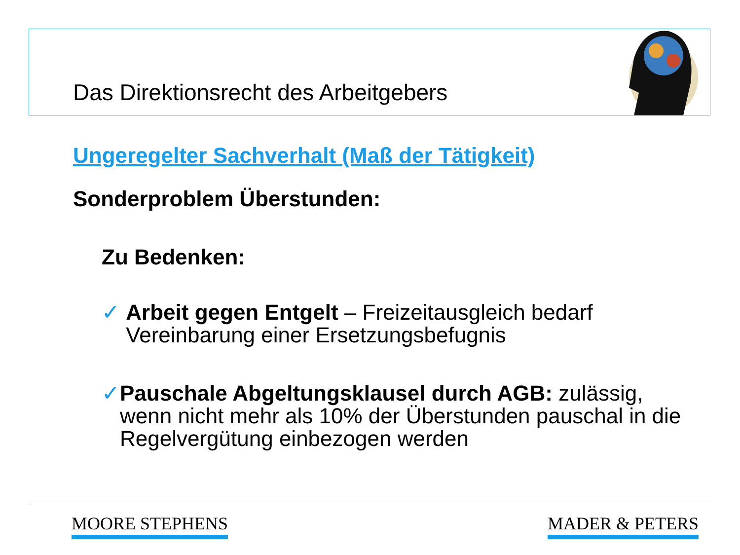Das Direktionsrecht des Arbeitgebers
Ungeregelter Sachverhalt (Maß der Tätigkeit)
Sonderproblem Überstunden:
Zu Bedenken:
✓ Arbeit gegen Entgelt – Freizeitausgleich bedarf Vereinbarung einer Ersetzungsbefugnis
✓ Pauschale Abgeltungsklausel durch AGB: zulässig, wenn nicht mehr als 10% der Überstunden pauschal in die Regelvergütung einbezogen werden
MOORE STEPHENS MADER & PETERS